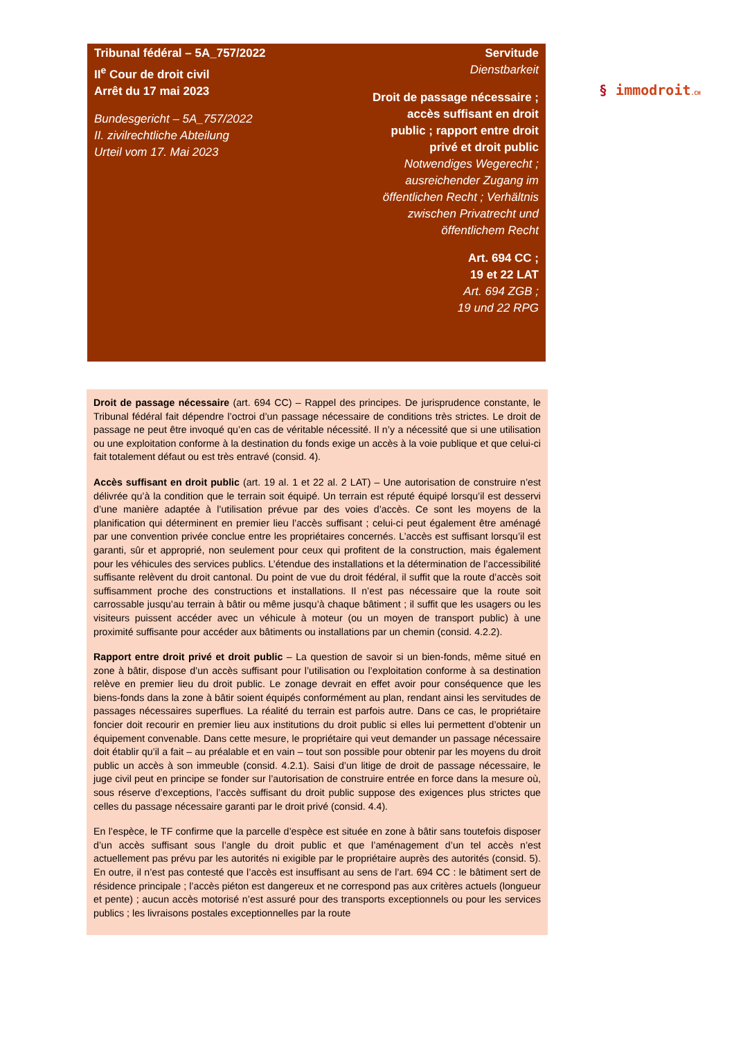Tribunal fédéral – 5A_757/2022
II<sup>e</sup> Cour de droit civil
Arrêt du 17 mai 2023
Bundesgericht – 5A_757/2022
II. zivilrechtliche Abteilung
Urteil vom 17. Mai 2023
Servitude
Dienstbarkeit
Droit de passage nécessaire ; accès suffisant en droit public ; rapport entre droit privé et droit public
Notwendiges Wegerecht ; ausreichender Zugang im öffentlichen Recht ; Verhältnis zwischen Privatrecht und öffentlichem Recht
Art. 694 CC ;
19 et 22 LAT
Art. 694 ZGB ;
19 und 22 RPG
§ immodroit.CH
Droit de passage nécessaire (art. 694 CC) – Rappel des principes. De jurisprudence constante, le Tribunal fédéral fait dépendre l’octroi d’un passage nécessaire de conditions très strictes. Le droit de passage ne peut être invoqué qu’en cas de véritable nécessité. Il n’y a nécessité que si une utilisation ou une exploitation conforme à la destination du fonds exige un accès à la voie publique et que celui-ci fait totalement défaut ou est très entravé (consid. 4).
Accès suffisant en droit public (art. 19 al. 1 et 22 al. 2 LAT) – Une autorisation de construire n’est délivrée qu’à la condition que le terrain soit équipé. Un terrain est réputé équipé lorsqu’il est desservi d’une manière adaptée à l’utilisation prévue par des voies d’accès. Ce sont les moyens de la planification qui déterminent en premier lieu l’accès suffisant ; celui-ci peut également être aménagé par une convention privée conclue entre les propriétaires concernés. L’accès est suffisant lorsqu’il est garanti, sûr et approprié, non seulement pour ceux qui profitent de la construction, mais également pour les véhicules des services publics. L’étendue des installations et la détermination de l’accessibilité suffisante relèvent du droit cantonal. Du point de vue du droit fédéral, il suffit que la route d’accès soit suffisamment proche des constructions et installations. Il n’est pas nécessaire que la route soit carrossable jusqu’au terrain à bâtir ou même jusqu’à chaque bâtiment ; il suffit que les usagers ou les visiteurs puissent accéder avec un véhicule à moteur (ou un moyen de transport public) à une proximité suffisante pour accéder aux bâtiments ou installations par un chemin (consid. 4.2.2).
Rapport entre droit privé et droit public – La question de savoir si un bien-fonds, même situé en zone à bâtir, dispose d’un accès suffisant pour l’utilisation ou l’exploitation conforme à sa destination relève en premier lieu du droit public. Le zonage devrait en effet avoir pour conséquence que les biens-fonds dans la zone à bâtir soient équipés conformément au plan, rendant ainsi les servitudes de passages nécessaires superflues. La réalité du terrain est parfois autre. Dans ce cas, le propriétaire foncier doit recourir en premier lieu aux institutions du droit public si elles lui permettent d’obtenir un équipement convenable. Dans cette mesure, le propriétaire qui veut demander un passage nécessaire doit établir qu’il a fait – au préalable et en vain – tout son possible pour obtenir par les moyens du droit public un accès à son immeuble (consid. 4.2.1). Saisi d’un litige de droit de passage nécessaire, le juge civil peut en principe se fonder sur l’autorisation de construire entrée en force dans la mesure où, sous réserve d’exceptions, l’accès suffisant du droit public suppose des exigences plus strictes que celles du passage nécessaire garanti par le droit privé (consid. 4.4).
En l’espèce, le TF confirme que la parcelle d’espèce est située en zone à bâtir sans toutefois disposer d’un accès suffisant sous l’angle du droit public et que l’aménagement d’un tel accès n’est actuellement pas prévu par les autorités ni exigible par le propriétaire auprès des autorités (consid. 5). En outre, il n’est pas contesté que l’accès est insuffisant au sens de l’art. 694 CC : le bâtiment sert de résidence principale ; l’accès piéton est dangereux et ne correspond pas aux critères actuels (longueur et pente) ; aucun accès motorisé n’est assuré pour des transports exceptionnels ou pour les services publics ; les livraisons postales exceptionnelles par la route